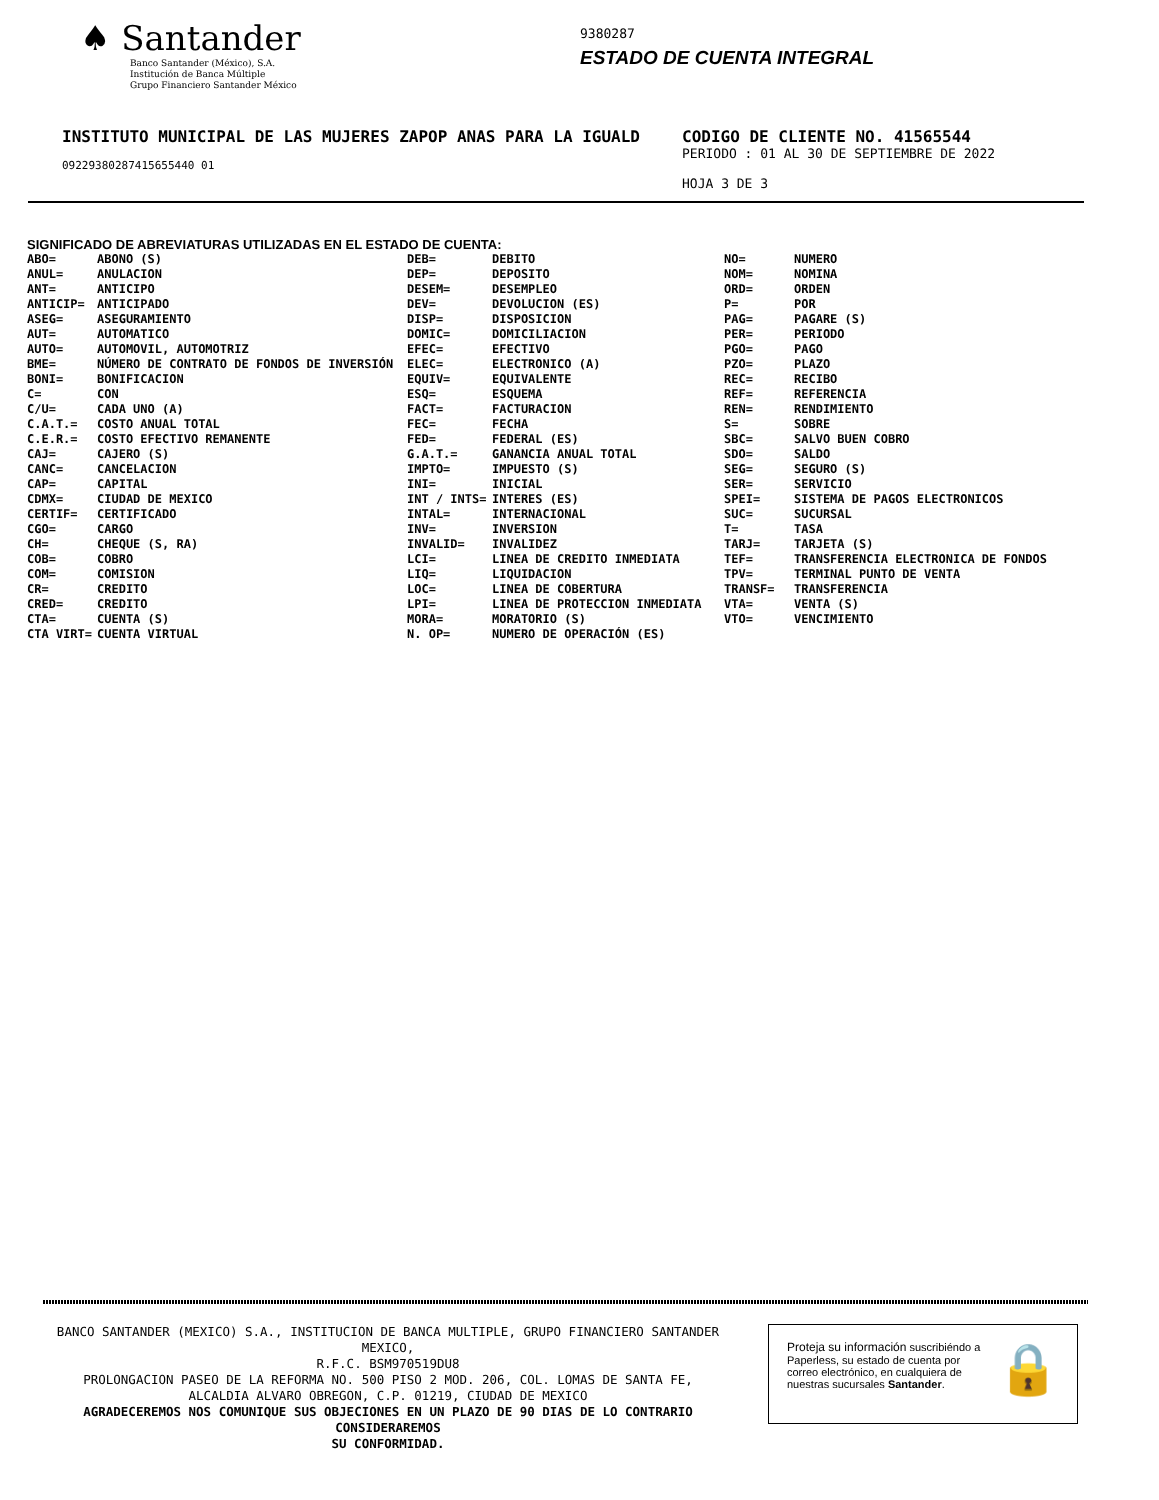♠ Santander
Banco Santander (México), S.A.
Institución de Banca Múltiple
Grupo Financiero Santander México
9380287
ESTADO DE CUENTA INTEGRAL
INSTITUTO MUNICIPAL DE LAS MUJERES ZAPOP ANAS PARA LA IGUALD
09229380287415655440 01
CODIGO DE CLIENTE NO. 41565544
PERIODO : 01 AL 30 DE SEPTIEMBRE DE 2022
HOJA 3 DE 3
SIGNIFICADO DE ABREVIATURAS UTILIZADAS EN EL ESTADO DE CUENTA:
| ABO= | ABONO (S) | DEB= | DEBITO | NO= | NUMERO |
| ANUL= | ANULACION | DEP= | DEPOSITO | NOM= | NOMINA |
| ANT= | ANTICIPO | DESEM= | DESEMPLEO | ORD= | ORDEN |
| ANTICIP= | ANTICIPADO | DEV= | DEVOLUCION (ES) | P= | POR |
| ASEG= | ASEGURAMIENTO | DISP= | DISPOSICION | PAG= | PAGARE (S) |
| AUT= | AUTOMATICO | DOMIC= | DOMICILIACION | PER= | PERIODO |
| AUTO= | AUTOMOVIL, AUTOMOTRIZ | EFEC= | EFECTIVO | PGO= | PAGO |
| BME= | NÚMERO DE CONTRATO DE FONDOS DE INVERSIÓN | ELEC= | ELECTRONICO (A) | PZO= | PLAZO |
| BONI= | BONIFICACION | EQUIV= | EQUIVALENTE | REC= | RECIBO |
| C= | CON | ESQ= | ESQUEMA | REF= | REFERENCIA |
| C/U= | CADA UNO (A) | FACT= | FACTURACION | REN= | RENDIMIENTO |
| C.A.T.= | COSTO ANUAL TOTAL | FEC= | FECHA | S= | SOBRE |
| C.E.R.= | COSTO EFECTIVO REMANENTE | FED= | FEDERAL (ES) | SBC= | SALVO BUEN COBRO |
| CAJ= | CAJERO (S) | G.A.T.= | GANANCIA ANUAL TOTAL | SDO= | SALDO |
| CANC= | CANCELACION | IMPTO= | IMPUESTO (S) | SEG= | SEGURO (S) |
| CAP= | CAPITAL | INI= | INICIAL | SER= | SERVICIO |
| CDMX= | CIUDAD DE MEXICO | INT / INTS= | INTERES (ES) | SPEI= | SISTEMA DE PAGOS ELECTRONICOS |
| CERTIF= | CERTIFICADO | INTAL= | INTERNACIONAL | SUC= | SUCURSAL |
| CGO= | CARGO | INV= | INVERSION | T= | TASA |
| CH= | CHEQUE (S, RA) | INVALID= | INVALIDEZ | TARJ= | TARJETA (S) |
| COB= | COBRO | LCI= | LINEA DE CREDITO INMEDIATA | TEF= | TRANSFERENCIA ELECTRONICA DE FONDOS |
| COM= | COMISION | LIQ= | LIQUIDACION | TPV= | TERMINAL PUNTO DE VENTA |
| CR= | CREDITO | LOC= | LINEA DE COBERTURA | TRANSF= | TRANSFERENCIA |
| CRED= | CREDITO | LPI= | LINEA DE PROTECCION INMEDIATA | VTA= | VENTA (S) |
| CTA= | CUENTA (S) | MORA= | MORATORIO (S) | VTO= | VENCIMIENTO |
| CTA VIRT= | CUENTA VIRTUAL | N. OP= | NUMERO DE OPERACIÓN (ES) | | |
BANCO SANTANDER (MEXICO) S.A., INSTITUCION DE BANCA MULTIPLE, GRUPO FINANCIERO SANTANDER MEXICO,
R.F.C. BSM970519DU8
PROLONGACION PASEO DE LA REFORMA NO. 500 PISO 2 MOD. 206, COL. LOMAS DE SANTA FE,
ALCALDIA ALVARO OBREGON, C.P. 01219, CIUDAD DE MEXICO
AGRADECEREMOS NOS COMUNIQUE SUS OBJECIONES EN UN PLAZO DE 90 DIAS DE LO CONTRARIO CONSIDERAREMOS
SU CONFORMIDAD.
Proteja su información suscribiéndo a Paperless, su estado de cuenta por correo electrónico, en cualquiera de nuestras sucursales Santander.
🔒